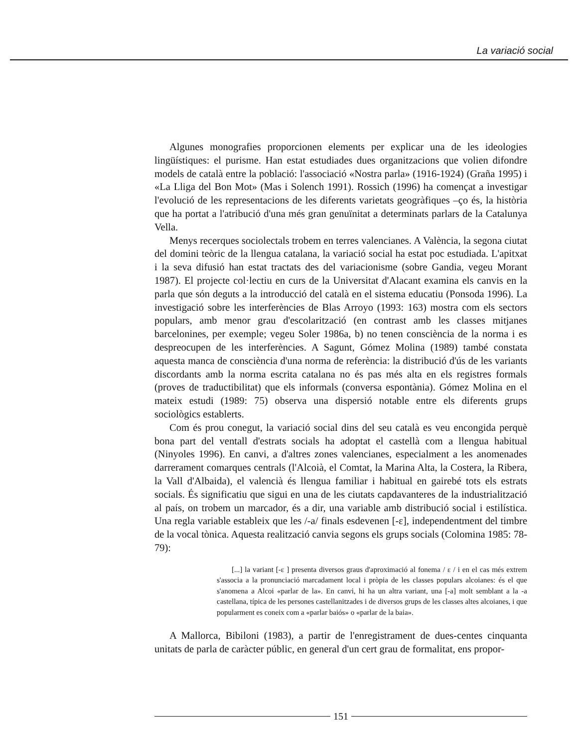La variació social
Algunes monografies proporcionen elements per explicar una de les ideologies lingüístiques: el purisme. Han estat estudiades dues organitzacions que volien difondre models de català entre la població: l'associació «Nostra parla» (1916-1924) (Graña 1995) i «La Lliga del Bon Mot» (Mas i Solench 1991). Rossich (1996) ha començat a investigar l'evolució de les representacions de les diferents varietats geogràfiques –ço és, la història que ha portat a l'atribució d'una més gran genuïnitat a determinats parlars de la Catalunya Vella.
Menys recerques sociolectals trobem en terres valencianes. A València, la segona ciutat del domini teòric de la llengua catalana, la variació social ha estat poc estudiada. L'apitxat i la seva difusió han estat tractats des del variacionisme (sobre Gandia, vegeu Morant 1987). El projecte col·lectiu en curs de la Universitat d'Alacant examina els canvis en la parla que són deguts a la introducció del català en el sistema educatiu (Ponsoda 1996). La investigació sobre les interferències de Blas Arroyo (1993: 163) mostra com els sectors populars, amb menor grau d'escolarització (en contrast amb les classes mitjanes barcelonines, per exemple; vegeu Soler 1986a, b) no tenen consciència de la norma i es despreocupen de les interferències. A Sagunt, Gómez Molina (1989) també constata aquesta manca de consciència d'una norma de referència: la distribució d'ús de les variants discordants amb la norma escrita catalana no és pas més alta en els registres formals (proves de traductibilitat) que els informals (conversa espontània). Gómez Molina en el mateix estudi (1989: 75) observa una dispersió notable entre els diferents grups sociològics establerts.
Com és prou conegut, la variació social dins del seu català es veu encongida perquè bona part del ventall d'estrats socials ha adoptat el castellà com a llengua habitual (Ninyoles 1996). En canvi, a d'altres zones valencianes, especialment a les anomenades darrerament comarques centrals (l'Alcoià, el Comtat, la Marina Alta, la Costera, la Ribera, la Vall d'Albaida), el valencià és llengua familiar i habitual en gairebé tots els estrats socials. És significatiu que sigui en una de les ciutats capdavanteres de la industrialització al país, on trobem un marcador, és a dir, una variable amb distribució social i estilística. Una regla variable estableix que les /-a/ finals esdevenen [-ɛ], independentment del timbre de la vocal tònica. Aquesta realització canvia segons els grups socials (Colomina 1985: 78-79):
[...] la variant [-ɛ ] presenta diversos graus d'aproximació al fonema / ɛ / i en el cas més extrem s'associa a la pronunciació marcadament local i pròpia de les classes populars alcoianes: és el que s'anomena a Alcoi «parlar de la». En canvi, hi ha un altra variant, una [-a] molt semblant a la -a castellana, típica de les persones castellanitzades i de diversos grups de les classes altes alcoianes, i que popularment es coneix com a «parlar baiós» o «parlar de la baia».
A Mallorca, Bibiloni (1983), a partir de l'enregistrament de dues-centes cinquanta unitats de parla de caràcter públic, en general d'un cert grau de formalitat, ens propor-
151